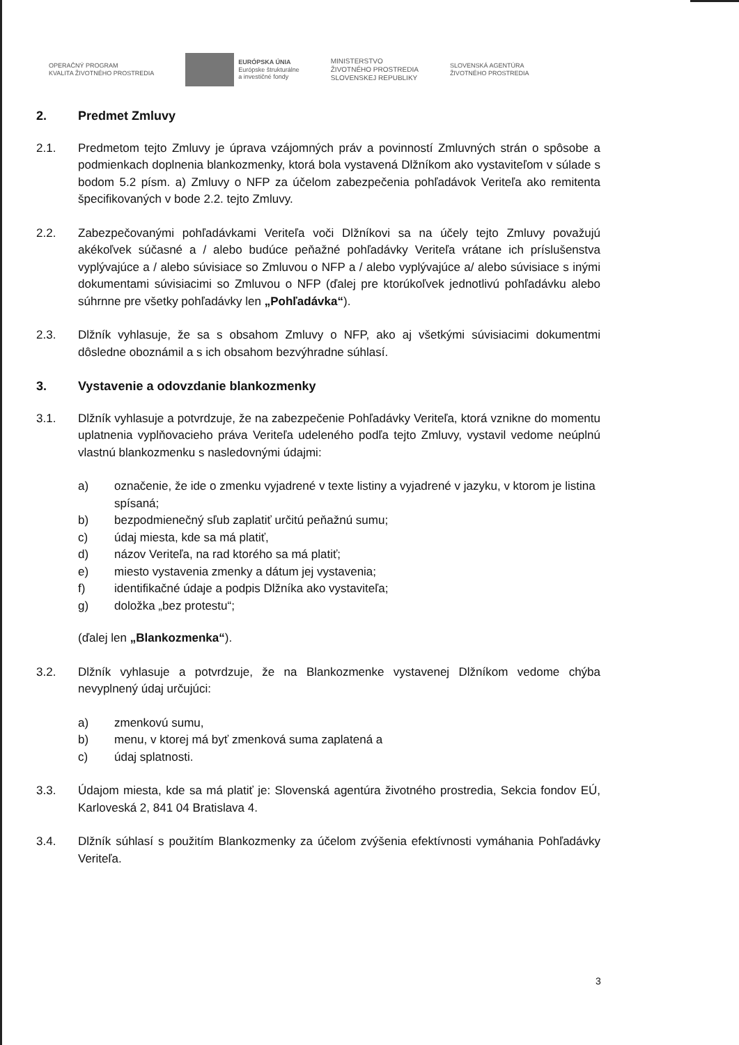OPERAČNÝ PROGRAM
KVALITA ŽIVOTNÉHO PROSTREDIA
EURÓPSKA ÚNIA
Európske štrukturálne
a investičné fondy
MINISTERSTVO
ŽIVOTNÉHO PROSTREDIA
SLOVENSKEJ REPUBLIKY
SLOVENSKÁ AGENTÚRA
ŽIVOTNÉHO PROSTREDIA
2. Predmet Zmluvy
2.1. Predmetom tejto Zmluvy je úprava vzájomných práv a povinností Zmluvných strán o spôsobe a podmienkach doplnenia blankozmenky, ktorá bola vystavená Dlžníkom ako vystaviteľom v súlade s bodom 5.2 písm. a) Zmluvy o NFP za účelom zabezpečenia pohľadávok Veriteľa ako remitenta špecifikovaných v bode 2.2. tejto Zmluvy.
2.2. Zabezpečovanými pohľadávkami Veriteľa voči Dlžníkovi sa na účely tejto Zmluvy považujú akékoľvek súčasné a / alebo budúce peňažné pohľadávky Veriteľa vrátane ich príslušenstva vyplývajúce a / alebo súvisiace so Zmluvou o NFP a / alebo vyplývajúce a/ alebo súvisiace s inými dokumentami súvisiacimi so Zmluvou o NFP (ďalej pre ktorúkoľvek jednotlivú pohľadávku alebo súhrnne pre všetky pohľadávky len „Pohľadávka“).
2.3. Dlžník vyhlasuje, že sa s obsahom Zmluvy o NFP, ako aj všetkými súvisiacimi dokumentmi dôsledne oboznámil a s ich obsahom bezvýhradne súhlasí.
3. Vystavenie a odovzdanie blankozmenky
3.1. Dlžník vyhlasuje a potvrdzuje, že na zabezpečenie Pohľadávky Veriteľa, ktorá vznikne do momentu uplatnenia vyplňovacieho práva Veriteľa udeleného podľa tejto Zmluvy, vystavil vedome neúplnú vlastnú blankozmenku s nasledovnými údajmi:
a) označenie, že ide o zmenku vyjadrené v texte listiny a vyjadrené v jazyku, v ktorom je listina spísaná;
b) bezpodmienečný sľub zaplatiť určitú peňažnú sumu;
c) údaj miesta, kde sa má platiť,
d) názov Veriteľa, na rad ktorého sa má platiť;
e) miesto vystavenia zmenky a dátum jej vystavenia;
f) identifikačné údaje a podpis Dlžníka ako vystaviteľa;
g) doložka „bez protestu“;
(ďalej len „Blankozmenka“).
3.2. Dlžník vyhlasuje a potvrdzuje, že na Blankozmenke vystavenej Dlžníkom vedome chýba nevyplnený údaj určujúci:
a) zmenkovú sumu,
b) menu, v ktorej má byť zmenková suma zaplatená a
c) údaj splatnosti.
3.3. Údajom miesta, kde sa má platiť je: Slovenská agentúra životného prostredia, Sekcia fondov EÚ, Karloveská 2, 841 04 Bratislava 4.
3.4. Dlžník súhlasí s použitím Blankozmenky za účelom zvýšenia efektívnosti vymáhania Pohľadávky Veriteľa.
3